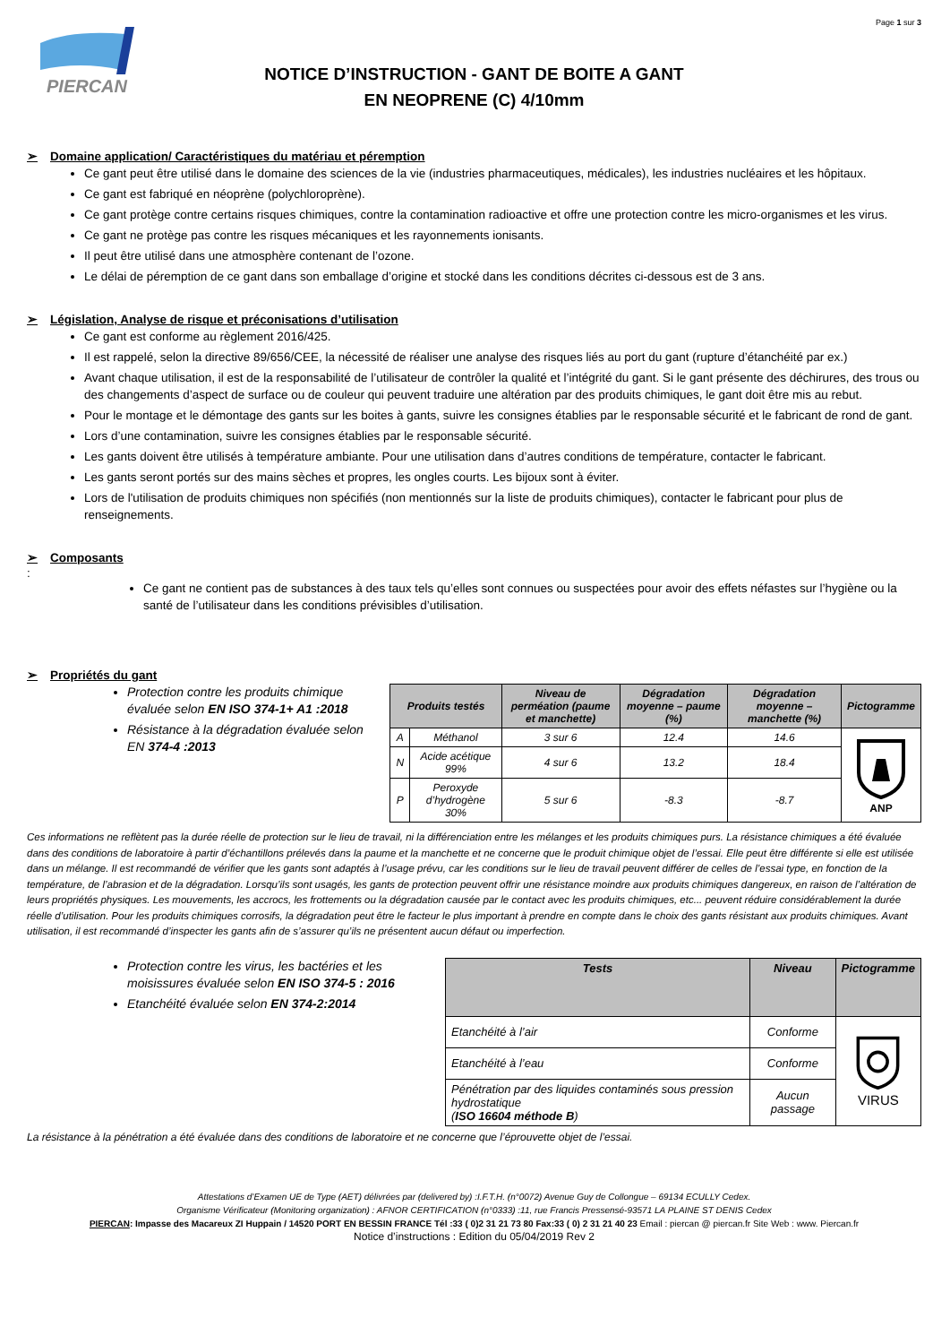Page 1 sur 3
PIERCAN
NOTICE D’INSTRUCTION - GANT DE BOITE A GANT
EN NEOPRENE (C) 4/10mm
➢ Domaine application/ Caractéristiques du matériau et péremption
Ce gant peut être utilisé dans le domaine des sciences de la vie (industries pharmaceutiques, médicales), les industries nucléaires et les hôpitaux.
Ce gant est fabriqué en néoprène (polychloroprène).
Ce gant protège contre certains risques chimiques, contre la contamination radioactive et offre une protection contre les micro-organismes et les virus.
Ce gant ne protège pas contre les risques mécaniques et les rayonnements ionisants.
Il peut être utilisé dans une atmosphère contenant de l’ozone.
Le délai de péremption de ce gant dans son emballage d’origine et stocké dans les conditions décrites ci-dessous est de 3 ans.
➢ Législation, Analyse de risque et préconisations d’utilisation
Ce gant est conforme au règlement 2016/425.
Il est rappelé, selon la directive 89/656/CEE, la nécessité de réaliser une analyse des risques liés au port du gant (rupture d’étanchéité par ex.)
Avant chaque utilisation, il est de la responsabilité de l’utilisateur de contrôler la qualité et l’intégrité du gant. Si le gant présente des déchirures, des trous ou des changements d’aspect de surface ou de couleur qui peuvent traduire une altération par des produits chimiques, le gant doit être mis au rebut.
Pour le montage et le démontage des gants sur les boites à gants, suivre les consignes établies par le responsable sécurité et le fabricant de rond de gant.
Lors d’une contamination, suivre les consignes établies par le responsable sécurité.
Les gants doivent être utilisés à température ambiante. Pour une utilisation dans d’autres conditions de température, contacter le fabricant.
Les gants seront portés sur des mains sèches et propres, les ongles courts. Les bijoux sont à éviter.
Lors de l'utilisation de produits chimiques non spécifiés (non mentionnés sur la liste de produits chimiques), contacter le fabricant pour plus de renseignements.
➢ Composants
:
Ce gant ne contient pas de substances à des taux tels qu’elles sont connues ou suspectées pour avoir des effets néfastes sur l’hygiène ou la santé de l’utilisateur dans les conditions prévisibles d’utilisation.
➢ Propriétés du gant
Protection contre les produits chimique évaluée selon EN ISO 374-1+ A1 :2018
Résistance à la dégradation évaluée selon EN 374-4 :2013
| Produits testés | | Niveau de perméation (paume et manchette) | Dégradation moyenne – paume (%) | Dégradation moyenne – manchette (%) | Pictogramme |
| --- | --- | --- | --- | --- | --- |
| A | Méthanol | 3 sur 6 | 12.4 | 14.6 | ANP |
| N | Acide acétique 99% | 4 sur 6 | 13.2 | 18.4 | |
| P | Peroxyde d’hydrogène 30% | 5 sur 6 | -8.3 | -8.7 | |
Ces informations ne reflètent pas la durée réelle de protection sur le lieu de travail, ni la différenciation entre les mélanges et les produits chimiques purs. La résistance chimiques a été évaluée dans des conditions de laboratoire à partir d’échantillons prélevés dans la paume et la manchette et ne concerne que le produit chimique objet de l’essai. Elle peut être différente si elle est utilisée dans un mélange. Il est recommandé de vérifier que les gants sont adaptés à l’usage prévu, car les conditions sur le lieu de travail peuvent différer de celles de l’essai type, en fonction de la température, de l’abrasion et de la dégradation. Lorsqu’ils sont usagés, les gants de protection peuvent offrir une résistance moindre aux produits chimiques dangereux, en raison de l’altération de leurs propriétés physiques. Les mouvements, les accrocs, les frottements ou la dégradation causée par le contact avec les produits chimiques, etc... peuvent réduire considérablement la durée réelle d’utilisation. Pour les produits chimiques corrosifs, la dégradation peut être le facteur le plus important à prendre en compte dans le choix des gants résistant aux produits chimiques. Avant utilisation, il est recommandé d’inspecter les gants afin de s’assurer qu’ils ne présentent aucun défaut ou imperfection.
Protection contre les virus, les bactéries et les moisissures évaluée selon EN ISO 374-5 : 2016
Etanchéité évaluée selon EN 374-2:2014
| Tests | Niveau | Pictogramme |
| --- | --- | --- |
| Etanchéité à l’air | Conforme | VIRUS |
| Etanchéité à l’eau | Conforme | |
| Pénétration par des liquides contaminés sous pression hydrostatique ( ISO 16604 méthode B ) | Aucun passage | |
La résistance à la pénétration a été évaluée dans des conditions de laboratoire et ne concerne que l’éprouvette objet de l’essai.
Attestations d’Examen UE de Type (AET) délivrées par (delivered by) :I.F.T.H. (n°0072) Avenue Guy de Collongue – 69134 ECULLY Cedex.
Organisme Vérificateur (Monitoring organization) : AFNOR CERTIFICATION (n°0333) :11, rue Francis Pressensé-93571 LA PLAINE ST DENIS Cedex
PIERCAN: Impasse des Macareux ZI Huppain / 14520 PORT EN BESSIN FRANCE Tél :33 ( 0)2 31 21 73 80 Fax:33 ( 0) 2 31 21 40 23 Email : piercan @ piercan.fr Site Web : www. Piercan.fr
Notice d’instructions : Edition du 05/04/2019 Rev 2